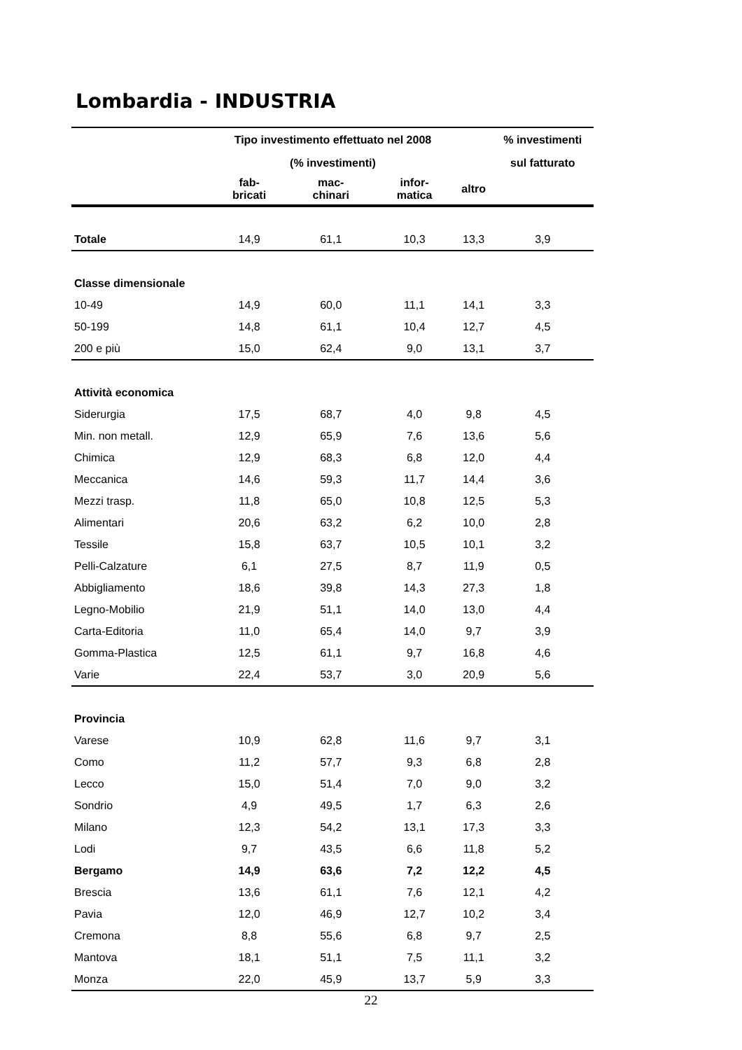Lombardia - INDUSTRIA
| | Tipo investimento effettuato nel 2008 | | | | % investimenti |
| --- | --- | --- | --- | --- | --- |
| | (% investimenti) | | | | sul fatturato |
| | fab- bricati | mac- chinari | infor- matica | altro | |
| Totale | 14,9 | 61,1 | 10,3 | 13,3 | 3,9 |
| Classe dimensionale | | | | | |
| 10-49 | 14,9 | 60,0 | 11,1 | 14,1 | 3,3 |
| 50-199 | 14,8 | 61,1 | 10,4 | 12,7 | 4,5 |
| 200 e più | 15,0 | 62,4 | 9,0 | 13,1 | 3,7 |
| Attività economica | | | | | |
| Siderurgia | 17,5 | 68,7 | 4,0 | 9,8 | 4,5 |
| Min. non metall. | 12,9 | 65,9 | 7,6 | 13,6 | 5,6 |
| Chimica | 12,9 | 68,3 | 6,8 | 12,0 | 4,4 |
| Meccanica | 14,6 | 59,3 | 11,7 | 14,4 | 3,6 |
| Mezzi trasp. | 11,8 | 65,0 | 10,8 | 12,5 | 5,3 |
| Alimentari | 20,6 | 63,2 | 6,2 | 10,0 | 2,8 |
| Tessile | 15,8 | 63,7 | 10,5 | 10,1 | 3,2 |
| Pelli-Calzature | 6,1 | 27,5 | 8,7 | 11,9 | 0,5 |
| Abbigliamento | 18,6 | 39,8 | 14,3 | 27,3 | 1,8 |
| Legno-Mobilio | 21,9 | 51,1 | 14,0 | 13,0 | 4,4 |
| Carta-Editoria | 11,0 | 65,4 | 14,0 | 9,7 | 3,9 |
| Gomma-Plastica | 12,5 | 61,1 | 9,7 | 16,8 | 4,6 |
| Varie | 22,4 | 53,7 | 3,0 | 20,9 | 5,6 |
| Provincia | | | | | |
| Varese | 10,9 | 62,8 | 11,6 | 9,7 | 3,1 |
| Como | 11,2 | 57,7 | 9,3 | 6,8 | 2,8 |
| Lecco | 15,0 | 51,4 | 7,0 | 9,0 | 3,2 |
| Sondrio | 4,9 | 49,5 | 1,7 | 6,3 | 2,6 |
| Milano | 12,3 | 54,2 | 13,1 | 17,3 | 3,3 |
| Lodi | 9,7 | 43,5 | 6,6 | 11,8 | 5,2 |
| Bergamo | 14,9 | 63,6 | 7,2 | 12,2 | 4,5 |
| Brescia | 13,6 | 61,1 | 7,6 | 12,1 | 4,2 |
| Pavia | 12,0 | 46,9 | 12,7 | 10,2 | 3,4 |
| Cremona | 8,8 | 55,6 | 6,8 | 9,7 | 2,5 |
| Mantova | 18,1 | 51,1 | 7,5 | 11,1 | 3,2 |
| Monza | 22,0 | 45,9 | 13,7 | 5,9 | 3,3 |
22